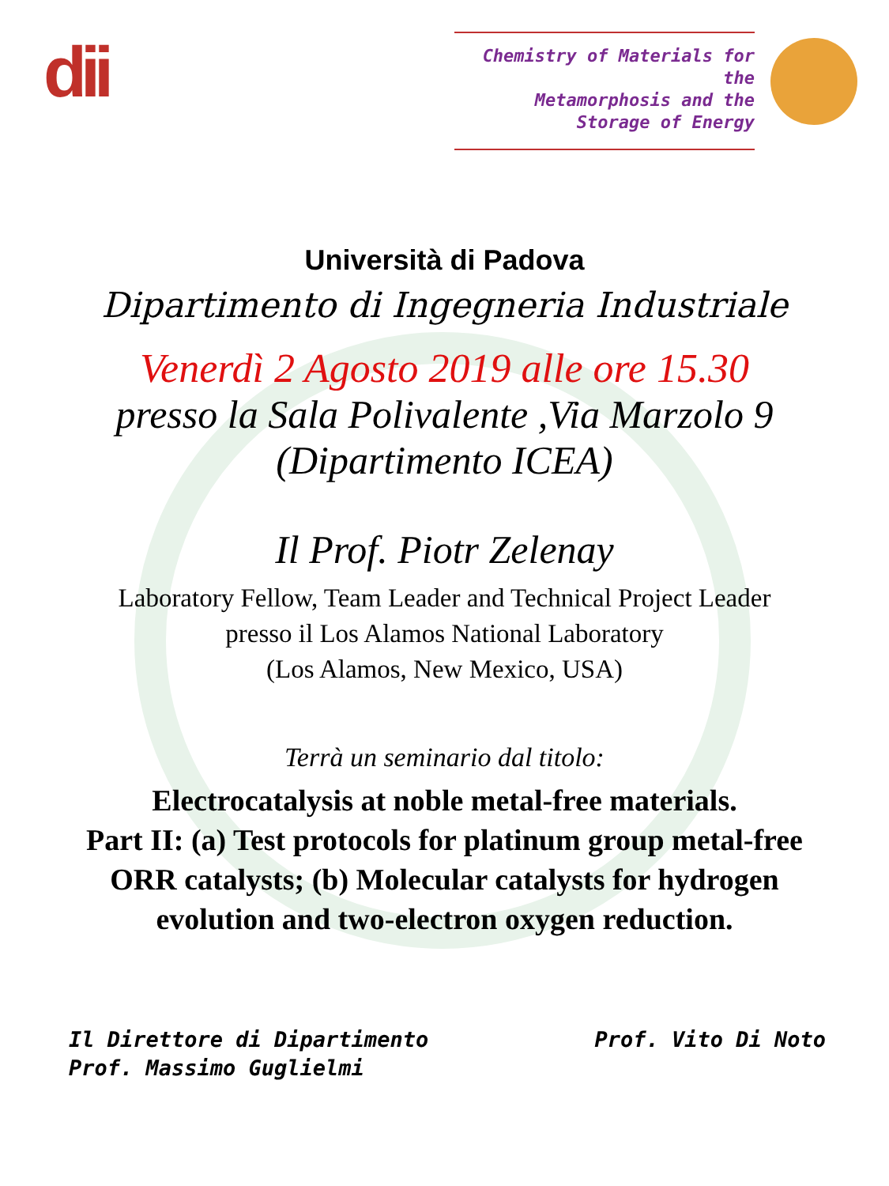dii
Chemistry of Materials for the
Metamorphosis and the
Storage of Energy
Università di Padova
Dipartimento di Ingegneria Industriale
Venerdì 2 Agosto 2019 alle ore 15.30
presso la Sala Polivalente ,Via Marzolo 9
(Dipartimento ICEA)
Il Prof. Piotr Zelenay
Laboratory Fellow, Team Leader and Technical Project Leader
presso il Los Alamos National Laboratory
(Los Alamos, New Mexico, USA)
Terrà un seminario dal titolo:
Electrocatalysis at noble metal-free materials.
Part II: (a) Test protocols for platinum group metal-free
ORR catalysts; (b) Molecular catalysts for hydrogen
evolution and two-electron oxygen reduction.
Il Direttore di Dipartimento
Prof. Massimo Guglielmi
Prof. Vito Di Noto